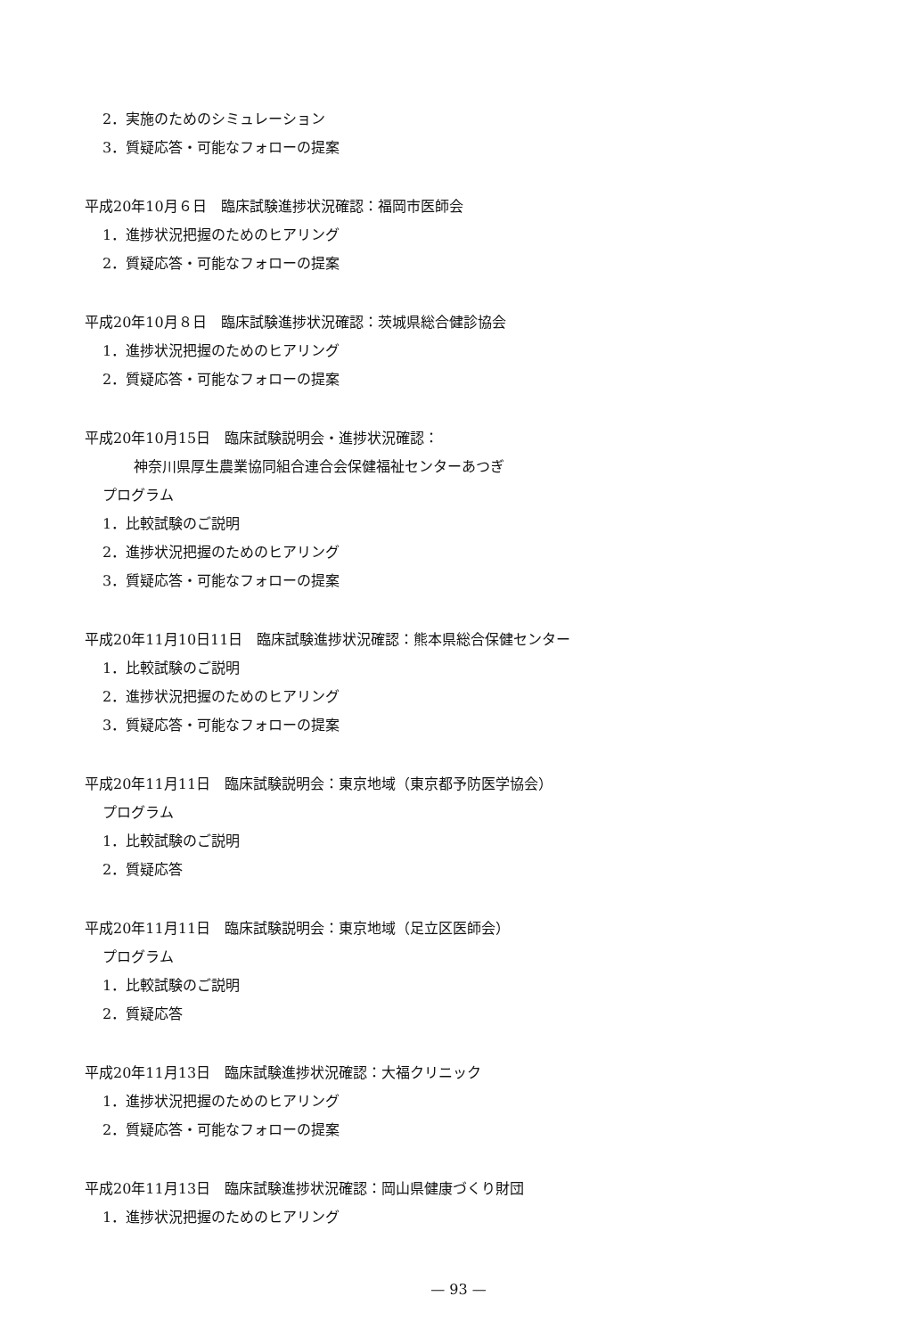2．実施のためのシミュレーション
3．質疑応答・可能なフォローの提案
平成20年10月６日　臨床試験進捗状況確認：福岡市医師会
1．進捗状況把握のためのヒアリング
2．質疑応答・可能なフォローの提案
平成20年10月８日　臨床試験進捗状況確認：茨城県総合健診協会
1．進捗状況把握のためのヒアリング
2．質疑応答・可能なフォローの提案
平成20年10月15日　臨床試験説明会・進捗状況確認：
神奈川県厚生農業協同組合連合会保健福祉センターあつぎ
プログラム
1．比較試験のご説明
2．進捗状況把握のためのヒアリング
3．質疑応答・可能なフォローの提案
平成20年11月10日11日　臨床試験進捗状況確認：熊本県総合保健センター
1．比較試験のご説明
2．進捗状況把握のためのヒアリング
3．質疑応答・可能なフォローの提案
平成20年11月11日　臨床試験説明会：東京地域（東京都予防医学協会）
プログラム
1．比較試験のご説明
2．質疑応答
平成20年11月11日　臨床試験説明会：東京地域（足立区医師会）
プログラム
1．比較試験のご説明
2．質疑応答
平成20年11月13日　臨床試験進捗状況確認：大福クリニック
1．進捗状況把握のためのヒアリング
2．質疑応答・可能なフォローの提案
平成20年11月13日　臨床試験進捗状況確認：岡山県健康づくり財団
1．進捗状況把握のためのヒアリング
— 93 —